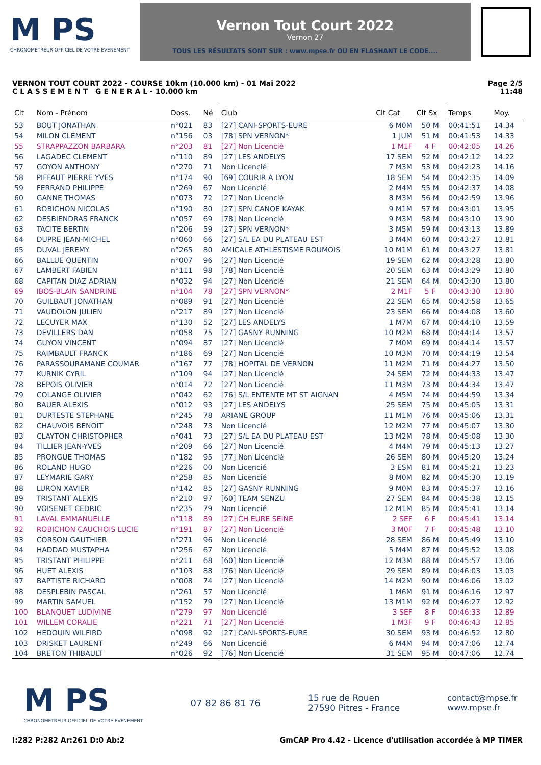M PS
CHRONOMETREUR OFFICIEL DE VOTRE EVENEMENT
Vernon Tout Court 2022
Vernon 27
TOUS LES RÉSULTATS SONT SUR : www.mpse.fr OU EN FLASHANT LE CODE....
VERNON TOUT COURT 2022 - COURSE 10km (10.000 km) - 01 Mai 2022
C L A S S E M E N T G E N E R A L - 10.000 km
Page 2/5
11:48
| Clt | Nom - Prénom | Doss. | Né | Club | Clt Cat | Clt Sx | Temps | Moy. |
| --- | --- | --- | --- | --- | --- | --- | --- | --- |
| 53 | BOUT JONATHAN | n°021 | 83 | [27] CANI-SPORTS-EURE | 6 M0M | 50 M | 00:41:51 | 14.34 |
| 54 | MILON CLEMENT | n°156 | 03 | [78] SPN VERNON* | 1 JUM | 51 M | 00:41:53 | 14.33 |
| 55 | STRAPPAZZON BARBARA | n°203 | 81 | [27] Non Licencié | 1 M1F | 4 F | 00:42:05 | 14.26 |
| 56 | LAGADEC CLEMENT | n°110 | 89 | [27] LES ANDELYS | 17 SEM | 52 M | 00:42:12 | 14.22 |
| 57 | GOYON ANTHONY | n°270 | 71 | Non Licencié | 7 M3M | 53 M | 00:42:23 | 14.16 |
| 58 | PIFFAUT PIERRE YVES | n°174 | 90 | [69] COURIR A LYON | 18 SEM | 54 M | 00:42:35 | 14.09 |
| 59 | FERRAND PHILIPPE | n°269 | 67 | Non Licencié | 2 M4M | 55 M | 00:42:37 | 14.08 |
| 60 | GANNE THOMAS | n°073 | 72 | [27] Non Licencié | 8 M3M | 56 M | 00:42:59 | 13.96 |
| 61 | ROBICHON NICOLAS | n°190 | 80 | [27] SPN CANOE KAYAK | 9 M1M | 57 M | 00:43:01 | 13.95 |
| 62 | DESBIENDRAS FRANCK | n°057 | 69 | [78] Non Licencié | 9 M3M | 58 M | 00:43:10 | 13.90 |
| 63 | TACITE BERTIN | n°206 | 59 | [27] SPN VERNON* | 3 M5M | 59 M | 00:43:13 | 13.89 |
| 64 | DUPRE JEAN-MICHEL | n°060 | 66 | [27] S/L EA DU PLATEAU EST | 3 M4M | 60 M | 00:43:27 | 13.81 |
| 65 | DUVAL JEREMY | n°265 | 80 | AMICALE ATHLESTISME ROUMOIS | 10 M1M | 61 M | 00:43:27 | 13.81 |
| 66 | BALLUE QUENTIN | n°007 | 96 | [27] Non Licencié | 19 SEM | 62 M | 00:43:28 | 13.80 |
| 67 | LAMBERT FABIEN | n°111 | 98 | [78] Non Licencié | 20 SEM | 63 M | 00:43:29 | 13.80 |
| 68 | CAPITAN DIAZ ADRIAN | n°032 | 94 | [27] Non Licencié | 21 SEM | 64 M | 00:43:30 | 13.80 |
| 69 | IBOS-BLAIN SANDRINE | n°104 | 78 | [27] SPN VERNON* | 2 M1F | 5 F | 00:43:30 | 13.80 |
| 70 | GUILBAUT JONATHAN | n°089 | 91 | [27] Non Licencié | 22 SEM | 65 M | 00:43:58 | 13.65 |
| 71 | VAUDOLON JULIEN | n°217 | 89 | [27] Non Licencié | 23 SEM | 66 M | 00:44:08 | 13.60 |
| 72 | LECUYER MAX | n°130 | 52 | [27] LES ANDELYS | 1 M7M | 67 M | 00:44:10 | 13.59 |
| 73 | DEVILLERS DAN | n°058 | 75 | [27] GASNY RUNNING | 10 M2M | 68 M | 00:44:14 | 13.57 |
| 74 | GUYON VINCENT | n°094 | 87 | [27] Non Licencié | 7 M0M | 69 M | 00:44:14 | 13.57 |
| 75 | RAIMBAULT FRANCK | n°186 | 69 | [27] Non Licencié | 10 M3M | 70 M | 00:44:19 | 13.54 |
| 76 | PARASSOURAMANE COUMAR | n°167 | 77 | [78] HOPITAL DE VERNON | 11 M2M | 71 M | 00:44:27 | 13.50 |
| 77 | KURNIK CYRIL | n°109 | 94 | [27] Non Licencié | 24 SEM | 72 M | 00:44:33 | 13.47 |
| 78 | BEPOIS OLIVIER | n°014 | 72 | [27] Non Licencié | 11 M3M | 73 M | 00:44:34 | 13.47 |
| 79 | COLANGE OLIVIER | n°042 | 62 | [76] S/L ENTENTE MT ST AIGNAN | 4 M5M | 74 M | 00:44:59 | 13.34 |
| 80 | BAUER ALEXIS | n°012 | 93 | [27] LES ANDELYS | 25 SEM | 75 M | 00:45:05 | 13.31 |
| 81 | DURTESTE STEPHANE | n°245 | 78 | ARIANE GROUP | 11 M1M | 76 M | 00:45:06 | 13.31 |
| 82 | CHAUVOIS BENOIT | n°248 | 73 | Non Licencié | 12 M2M | 77 M | 00:45:07 | 13.30 |
| 83 | CLAYTON CHRISTOPHER | n°041 | 73 | [27] S/L EA DU PLATEAU EST | 13 M2M | 78 M | 00:45:08 | 13.30 |
| 84 | TILLIER JEAN-YVES | n°209 | 66 | [27] Non Licencié | 4 M4M | 79 M | 00:45:13 | 13.27 |
| 85 | PRONGUE THOMAS | n°182 | 95 | [77] Non Licencié | 26 SEM | 80 M | 00:45:20 | 13.24 |
| 86 | ROLAND HUGO | n°226 | 00 | Non Licencié | 3 ESM | 81 M | 00:45:21 | 13.23 |
| 87 | LEYMARIE GARY | n°258 | 85 | Non Licencié | 8 M0M | 82 M | 00:45:30 | 13.19 |
| 88 | LURON XAVIER | n°142 | 85 | [27] GASNY RUNNING | 9 M0M | 83 M | 00:45:37 | 13.16 |
| 89 | TRISTANT ALEXIS | n°210 | 97 | [60] TEAM SENZU | 27 SEM | 84 M | 00:45:38 | 13.15 |
| 90 | VOISENET CEDRIC | n°235 | 79 | Non Licencié | 12 M1M | 85 M | 00:45:41 | 13.14 |
| 91 | LAVAL EMMANUELLE | n°118 | 89 | [27] CH EURE SEINE | 2 SEF | 6 F | 00:45:41 | 13.14 |
| 92 | ROBICHON CAUCHOIS LUCIE | n°191 | 87 | [27] Non Licencié | 3 M0F | 7 F | 00:45:48 | 13.10 |
| 93 | CORSON GAUTHIER | n°271 | 96 | Non Licencié | 28 SEM | 86 M | 00:45:49 | 13.10 |
| 94 | HADDAD MUSTAPHA | n°256 | 67 | Non Licencié | 5 M4M | 87 M | 00:45:52 | 13.08 |
| 95 | TRISTANT PHILIPPE | n°211 | 68 | [60] Non Licencié | 12 M3M | 88 M | 00:45:57 | 13.06 |
| 96 | HUET ALEXIS | n°103 | 88 | [76] Non Licencié | 29 SEM | 89 M | 00:46:03 | 13.03 |
| 97 | BAPTISTE RICHARD | n°008 | 74 | [27] Non Licencié | 14 M2M | 90 M | 00:46:06 | 13.02 |
| 98 | DESPLEBIN PASCAL | n°261 | 57 | Non Licencié | 1 M6M | 91 M | 00:46:16 | 12.97 |
| 99 | MARTIN SAMUEL | n°152 | 79 | [27] Non Licencié | 13 M1M | 92 M | 00:46:27 | 12.92 |
| 100 | BLANQUET LUDIVINE | n°279 | 97 | Non Licencié | 3 SEF | 8 F | 00:46:33 | 12.89 |
| 101 | WILLEM CORALIE | n°221 | 71 | [27] Non Licencié | 1 M3F | 9 F | 00:46:43 | 12.85 |
| 102 | HEDOUIN WILFIRD | n°098 | 92 | [27] CANI-SPORTS-EURE | 30 SEM | 93 M | 00:46:52 | 12.80 |
| 103 | DRISKET LAURENT | n°249 | 66 | Non Licencié | 6 M4M | 94 M | 00:47:06 | 12.74 |
| 104 | BRETON THIBAULT | n°026 | 92 | [76] Non Licencié | 31 SEM | 95 M | 00:47:06 | 12.74 |
M PS
CHRONOMETREUR OFFICIEL DE VOTRE EVENEMENT
07 82 86 81 76
15 rue de Rouen
27590 Pitres - France
contact@mpse.fr
www.mpse.fr
I:282 P:282 Ar:261 D:0 Ab:2 GmCAP Pro 4.42 - Licence d'utilisation accordée à MP TIMER